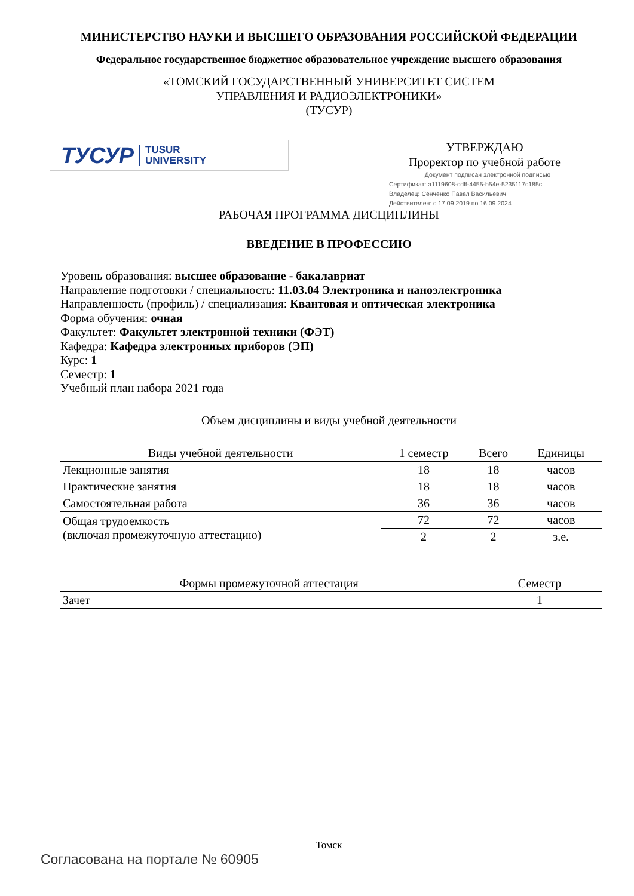МИНИСТЕРСТВО НАУКИ И ВЫСШЕГО ОБРАЗОВАНИЯ РОССИЙСКОЙ ФЕДЕРАЦИИ
Федеральное государственное бюджетное образовательное учреждение высшего образования
«ТОМСКИЙ ГОСУДАРСТВЕННЫЙ УНИВЕРСИТЕТ СИСТЕМ
УПРАВЛЕНИЯ И РАДИОЭЛЕКТРОНИКИ»
(ТУСУР)
ТУСУР TUSUR
UNIVERSITY
УТВЕРЖДАЮ
Проректор по учебной работе
Документ подписан электронной подписью
Сертификат: a1119608-cdff-4455-b54e-5235117c185c
Владелец: Сенченко Павел Васильевич
Действителен: с 17.09.2019 по 16.09.2024
РАБОЧАЯ ПРОГРАММА ДИСЦИПЛИНЫ
ВВЕДЕНИЕ В ПРОФЕССИЮ
Уровень образования: высшее образование - бакалавриат
Направление подготовки / специальность: 11.03.04 Электроника и наноэлектроника
Направленность (профиль) / специализация: Квантовая и оптическая электроника
Форма обучения: очная
Факультет: Факультет электронной техники (ФЭТ)
Кафедра: Кафедра электронных приборов (ЭП)
Курс: 1
Семестр: 1
Учебный план набора 2021 года
Объем дисциплины и виды учебной деятельности
| Виды учебной деятельности | 1 семестр | Всего | Единицы |
| --- | --- | --- | --- |
| Лекционные занятия | 18 | 18 | часов |
| Практические занятия | 18 | 18 | часов |
| Самостоятельная работа | 36 | 36 | часов |
| Общая трудоемкость (включая промежуточную аттестацию) | 72 | 72 | часов |
| | 2 | 2 | з.е. |
| Формы промежуточной аттестация | Семестр |
| --- | --- |
| Зачет | 1 |
Томск
Согласована на портале № 60905